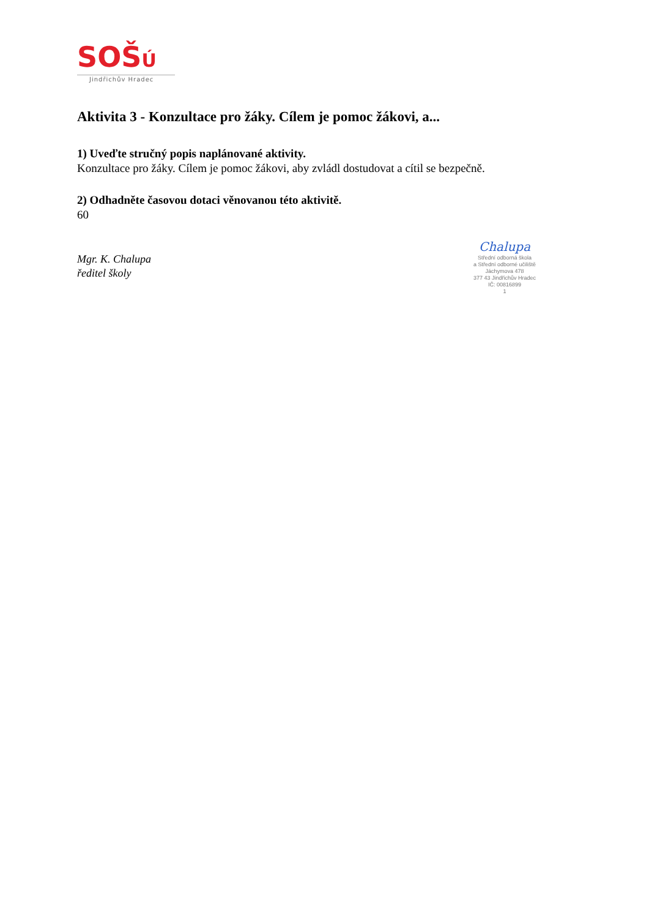SOŠÚ
Jindřichův Hradec
Aktivita 3 - Konzultace pro žáky. Cílem je pomoc žákovi, a...
1) Uveďte stručný popis naplánované aktivity.
Konzultace pro žáky. Cílem je pomoc žákovi, aby zvládl dostudovat a cítil se bezpečně.
2) Odhadněte časovou dotaci věnovanou této aktivitě.
60
Mgr. K. Chalupa
ředitel školy
Chalupa
Střední odborná škola
a Střední odborné učiliště
Jáchymova 478
377 43 Jindřichův Hradec
IČ: 00816899
1